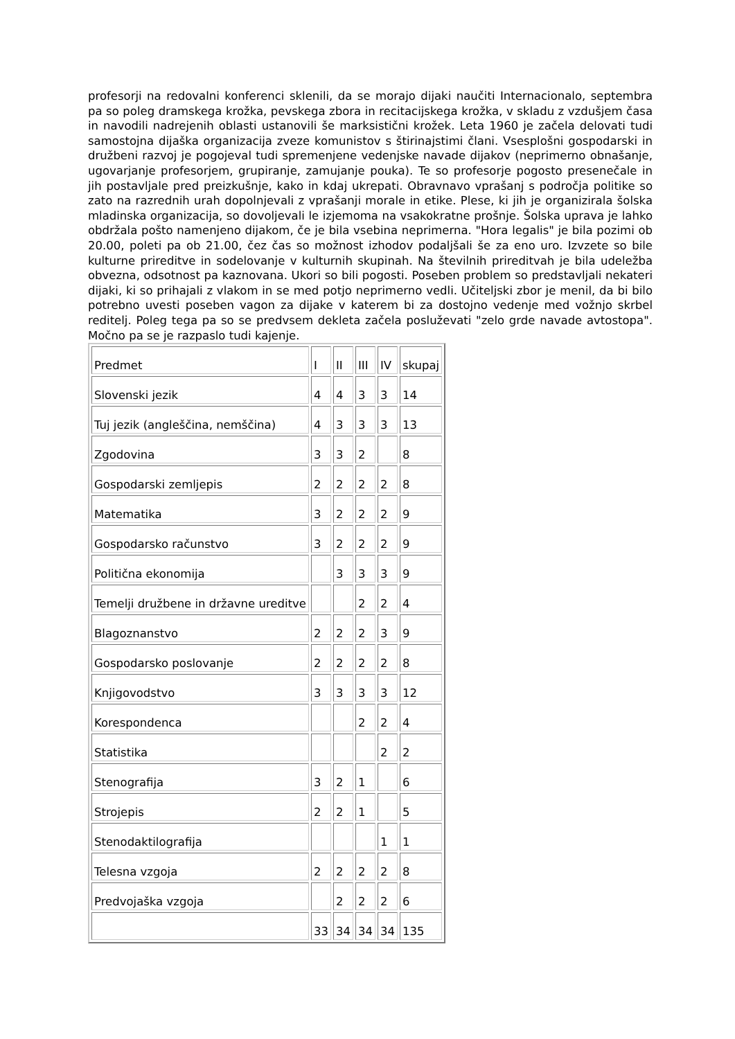profesorji na redovalni konferenci sklenili, da se morajo dijaki naučiti Internacionalo, septembra pa so poleg dramskega krožka, pevskega zbora in recitacijskega krožka, v skladu z vzdušjem časa in navodili nadrejenih oblasti ustanovili še marksistični krožek. Leta 1960 je začela delovati tudi samostojna dijaška organizacija zveze komunistov s štirinajstimi člani. Vsesplošni gospodarski in družbeni razvoj je pogojeval tudi spremenjene vedenjske navade dijakov (neprimerno obnašanje, ugovarjanje profesorjem, grupiranje, zamujanje pouka). Te so profesorje pogosto presenečale in jih postavljale pred preizkušnje, kako in kdaj ukrepati. Obravnavo vprašanj s področja politike so zato na razrednih urah dopolnjevali z vprašanji morale in etike. Plese, ki jih je organizirala šolska mladinska organizacija, so dovoljevali le izjemoma na vsakokratne prošnje. Šolska uprava je lahko obdržala pošto namenjeno dijakom, če je bila vsebina neprimerna. "Hora legalis" je bila pozimi ob 20.00, poleti pa ob 21.00, čez čas so možnost izhodov podaljšali še za eno uro. Izvzete so bile kulturne prireditve in sodelovanje v kulturnih skupinah. Na številnih prireditvah je bila udeležba obvezna, odsotnost pa kaznovana. Ukori so bili pogosti. Poseben problem so predstavljali nekateri dijaki, ki so prihajali z vlakom in se med potjo neprimerno vedli. Učiteljski zbor je menil, da bi bilo potrebno uvesti poseben vagon za dijake v katerem bi za dostojno vedenje med vožnjo skrbel reditelj. Poleg tega pa so se predvsem dekleta začela posluževati "zelo grde navade avtostopa". Močno pa se je razpaslo tudi kajenje.
| Predmet | I | II | III | IV | skupaj |
| Slovenski jezik | 4 | 4 | 3 | 3 | 14 |
| Tuj jezik (angleščina, nemščina) | 4 | 3 | 3 | 3 | 13 |
| Zgodovina | 3 | 3 | 2 | | 8 |
| Gospodarski zemljepis | 2 | 2 | 2 | 2 | 8 |
| Matematika | 3 | 2 | 2 | 2 | 9 |
| Gospodarsko računstvo | 3 | 2 | 2 | 2 | 9 |
| Politična ekonomija | | 3 | 3 | 3 | 9 |
| Temelji družbene in državne ureditve | | | 2 | 2 | 4 |
| Blagoznanstvo | 2 | 2 | 2 | 3 | 9 |
| Gospodarsko poslovanje | 2 | 2 | 2 | 2 | 8 |
| Knjigovodstvo | 3 | 3 | 3 | 3 | 12 |
| Korespondenca | | | 2 | 2 | 4 |
| Statistika | | | | 2 | 2 |
| Stenografija | 3 | 2 | 1 | | 6 |
| Strojepis | 2 | 2 | 1 | | 5 |
| Stenodaktilografija | | | | 1 | 1 |
| Telesna vzgoja | 2 | 2 | 2 | 2 | 8 |
| Predvojaška vzgoja | | 2 | 2 | 2 | 6 |
| | 33 | 34 | 34 | 34 | 135 |